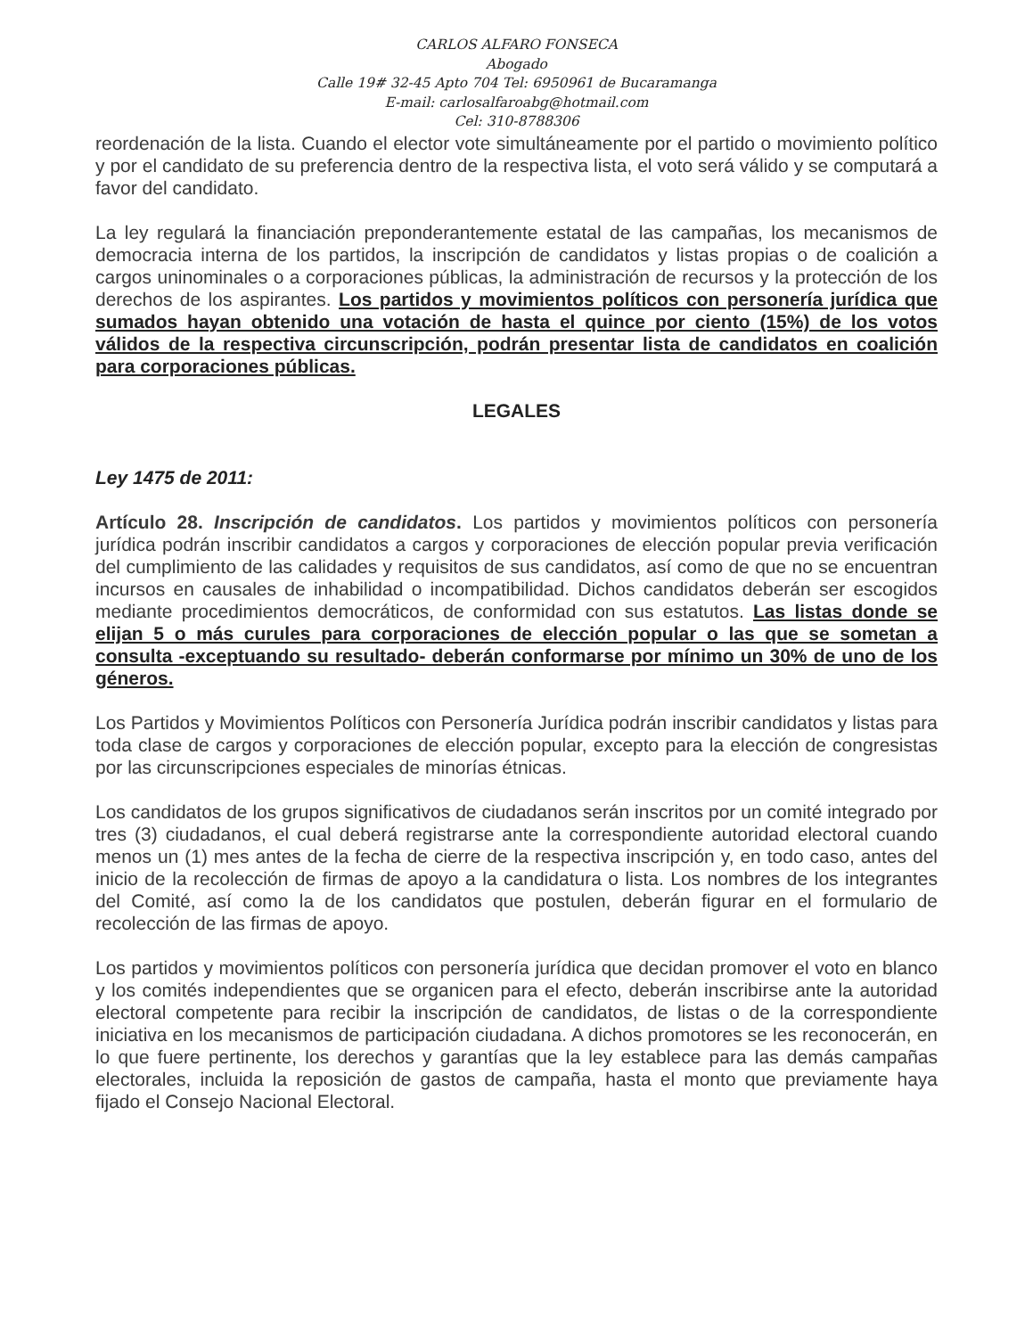CARLOS ALFARO FONSECA
Abogado
Calle 19# 32-45 Apto 704 Tel: 6950961 de Bucaramanga
E-mail: carlosalfaroabg@hotmail.com
Cel: 310-8788306
reordenación de la lista. Cuando el elector vote simultáneamente por el partido o movimiento político y por el candidato de su preferencia dentro de la respectiva lista, el voto será válido y se computará a favor del candidato.
La ley regulará la financiación preponderantemente estatal de las campañas, los mecanismos de democracia interna de los partidos, la inscripción de candidatos y listas propias o de coalición a cargos uninominales o a corporaciones públicas, la administración de recursos y la protección de los derechos de los aspirantes. Los partidos y movimientos políticos con personería jurídica que sumados hayan obtenido una votación de hasta el quince por ciento (15%) de los votos válidos de la respectiva circunscripción, podrán presentar lista de candidatos en coalición para corporaciones públicas.
LEGALES
Ley 1475 de 2011:
Artículo 28. Inscripción de candidatos. Los partidos y movimientos políticos con personería jurídica podrán inscribir candidatos a cargos y corporaciones de elección popular previa verificación del cumplimiento de las calidades y requisitos de sus candidatos, así como de que no se encuentran incursos en causales de inhabilidad o incompatibilidad. Dichos candidatos deberán ser escogidos mediante procedimientos democráticos, de conformidad con sus estatutos. Las listas donde se elijan 5 o más curules para corporaciones de elección popular o las que se sometan a consulta -exceptuando su resultado- deberán conformarse por mínimo un 30% de uno de los géneros.
Los Partidos y Movimientos Políticos con Personería Jurídica podrán inscribir candidatos y listas para toda clase de cargos y corporaciones de elección popular, excepto para la elección de congresistas por las circunscripciones especiales de minorías étnicas.
Los candidatos de los grupos significativos de ciudadanos serán inscritos por un comité integrado por tres (3) ciudadanos, el cual deberá registrarse ante la correspondiente autoridad electoral cuando menos un (1) mes antes de la fecha de cierre de la respectiva inscripción y, en todo caso, antes del inicio de la recolección de firmas de apoyo a la candidatura o lista. Los nombres de los integrantes del Comité, así como la de los candidatos que postulen, deberán figurar en el formulario de recolección de las firmas de apoyo.
Los partidos y movimientos políticos con personería jurídica que decidan promover el voto en blanco y los comités independientes que se organicen para el efecto, deberán inscribirse ante la autoridad electoral competente para recibir la inscripción de candidatos, de listas o de la correspondiente iniciativa en los mecanismos de participación ciudadana. A dichos promotores se les reconocerán, en lo que fuere pertinente, los derechos y garantías que la ley establece para las demás campañas electorales, incluida la reposición de gastos de campaña, hasta el monto que previamente haya fijado el Consejo Nacional Electoral.